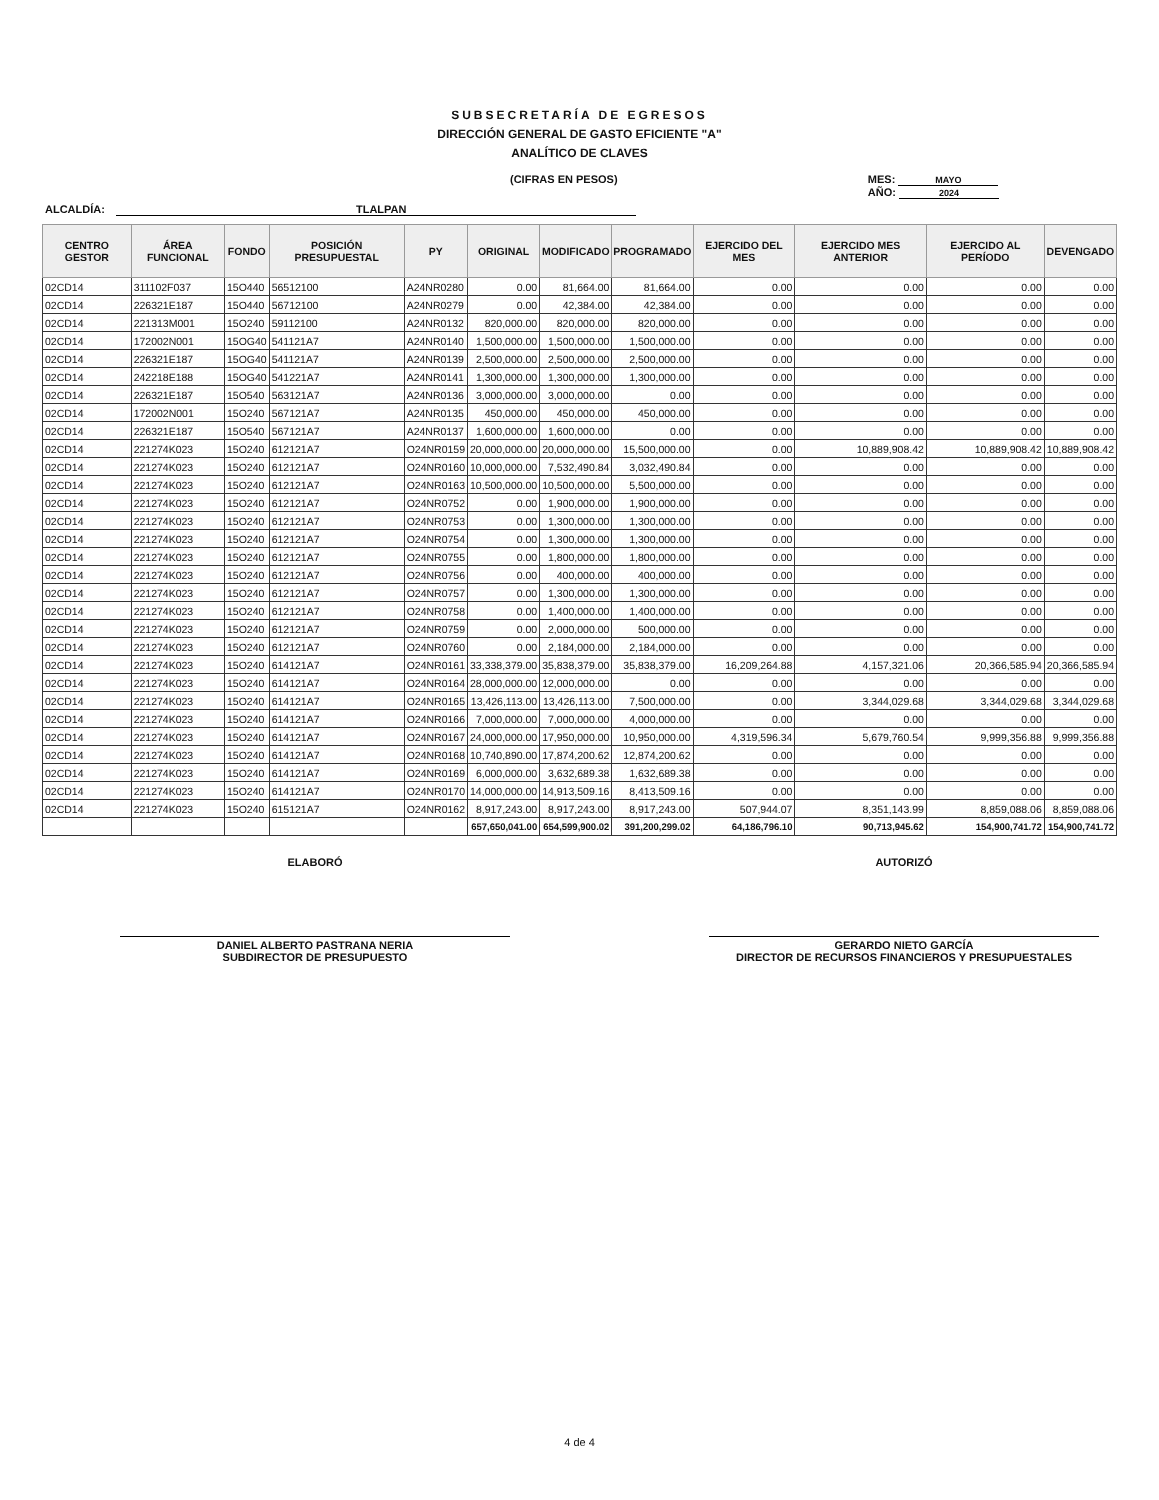SUBSECRETARÍA DE EGRESOS
DIRECCIÓN GENERAL DE GASTO EFICIENTE "A"
ANALÍTICO DE CLAVES
(CIFRAS EN PESOS) MES: MAYO
AÑO: 2024
ALCALDÍA: TLALPAN
| CENTRO GESTOR | ÁREA FUNCIONAL | FONDO | POSICIÓN PRESUPUESTAL | PY | ORIGINAL | MODIFICADO | PROGRAMADO | EJERCIDO DEL MES | EJERCIDO MES ANTERIOR | EJERCIDO AL PERÍODO | DEVENGADO |
| --- | --- | --- | --- | --- | --- | --- | --- | --- | --- | --- | --- |
| 02CD14 | 311102F037 | 15O440 | 56512100 | A24NR0280 | 0.00 | 81,664.00 | 81,664.00 | 0.00 | 0.00 | 0.00 | 0.00 |
| 02CD14 | 226321E187 | 15O440 | 56712100 | A24NR0279 | 0.00 | 42,384.00 | 42,384.00 | 0.00 | 0.00 | 0.00 | 0.00 |
| 02CD14 | 221313M001 | 15O240 | 59112100 | A24NR0132 | 820,000.00 | 820,000.00 | 820,000.00 | 0.00 | 0.00 | 0.00 | 0.00 |
| 02CD14 | 172002N001 | 15OG40 | 541121A7 | A24NR0140 | 1,500,000.00 | 1,500,000.00 | 1,500,000.00 | 0.00 | 0.00 | 0.00 | 0.00 |
| 02CD14 | 226321E187 | 15OG40 | 541121A7 | A24NR0139 | 2,500,000.00 | 2,500,000.00 | 2,500,000.00 | 0.00 | 0.00 | 0.00 | 0.00 |
| 02CD14 | 242218E188 | 15OG40 | 541221A7 | A24NR0141 | 1,300,000.00 | 1,300,000.00 | 1,300,000.00 | 0.00 | 0.00 | 0.00 | 0.00 |
| 02CD14 | 226321E187 | 15O540 | 563121A7 | A24NR0136 | 3,000,000.00 | 3,000,000.00 | 0.00 | 0.00 | 0.00 | 0.00 | 0.00 |
| 02CD14 | 172002N001 | 15O240 | 567121A7 | A24NR0135 | 450,000.00 | 450,000.00 | 450,000.00 | 0.00 | 0.00 | 0.00 | 0.00 |
| 02CD14 | 226321E187 | 15O540 | 567121A7 | A24NR0137 | 1,600,000.00 | 1,600,000.00 | 0.00 | 0.00 | 0.00 | 0.00 | 0.00 |
| 02CD14 | 221274K023 | 15O240 | 612121A7 | O24NR0159 | 20,000,000.00 | 20,000,000.00 | 15,500,000.00 | 0.00 | 10,889,908.42 | 10,889,908.42 | 10,889,908.42 |
| 02CD14 | 221274K023 | 15O240 | 612121A7 | O24NR0160 | 10,000,000.00 | 7,532,490.84 | 3,032,490.84 | 0.00 | 0.00 | 0.00 | 0.00 |
| 02CD14 | 221274K023 | 15O240 | 612121A7 | O24NR0163 | 10,500,000.00 | 10,500,000.00 | 5,500,000.00 | 0.00 | 0.00 | 0.00 | 0.00 |
| 02CD14 | 221274K023 | 15O240 | 612121A7 | O24NR0752 | 0.00 | 1,900,000.00 | 1,900,000.00 | 0.00 | 0.00 | 0.00 | 0.00 |
| 02CD14 | 221274K023 | 15O240 | 612121A7 | O24NR0753 | 0.00 | 1,300,000.00 | 1,300,000.00 | 0.00 | 0.00 | 0.00 | 0.00 |
| 02CD14 | 221274K023 | 15O240 | 612121A7 | O24NR0754 | 0.00 | 1,300,000.00 | 1,300,000.00 | 0.00 | 0.00 | 0.00 | 0.00 |
| 02CD14 | 221274K023 | 15O240 | 612121A7 | O24NR0755 | 0.00 | 1,800,000.00 | 1,800,000.00 | 0.00 | 0.00 | 0.00 | 0.00 |
| 02CD14 | 221274K023 | 15O240 | 612121A7 | O24NR0756 | 0.00 | 400,000.00 | 400,000.00 | 0.00 | 0.00 | 0.00 | 0.00 |
| 02CD14 | 221274K023 | 15O240 | 612121A7 | O24NR0757 | 0.00 | 1,300,000.00 | 1,300,000.00 | 0.00 | 0.00 | 0.00 | 0.00 |
| 02CD14 | 221274K023 | 15O240 | 612121A7 | O24NR0758 | 0.00 | 1,400,000.00 | 1,400,000.00 | 0.00 | 0.00 | 0.00 | 0.00 |
| 02CD14 | 221274K023 | 15O240 | 612121A7 | O24NR0759 | 0.00 | 2,000,000.00 | 500,000.00 | 0.00 | 0.00 | 0.00 | 0.00 |
| 02CD14 | 221274K023 | 15O240 | 612121A7 | O24NR0760 | 0.00 | 2,184,000.00 | 2,184,000.00 | 0.00 | 0.00 | 0.00 | 0.00 |
| 02CD14 | 221274K023 | 15O240 | 614121A7 | O24NR0161 | 33,338,379.00 | 35,838,379.00 | 35,838,379.00 | 16,209,264.88 | 4,157,321.06 | 20,366,585.94 | 20,366,585.94 |
| 02CD14 | 221274K023 | 15O240 | 614121A7 | O24NR0164 | 28,000,000.00 | 12,000,000.00 | 0.00 | 0.00 | 0.00 | 0.00 | 0.00 |
| 02CD14 | 221274K023 | 15O240 | 614121A7 | O24NR0165 | 13,426,113.00 | 13,426,113.00 | 7,500,000.00 | 0.00 | 3,344,029.68 | 3,344,029.68 | 3,344,029.68 |
| 02CD14 | 221274K023 | 15O240 | 614121A7 | O24NR0166 | 7,000,000.00 | 7,000,000.00 | 4,000,000.00 | 0.00 | 0.00 | 0.00 | 0.00 |
| 02CD14 | 221274K023 | 15O240 | 614121A7 | O24NR0167 | 24,000,000.00 | 17,950,000.00 | 10,950,000.00 | 4,319,596.34 | 5,679,760.54 | 9,999,356.88 | 9,999,356.88 |
| 02CD14 | 221274K023 | 15O240 | 614121A7 | O24NR0168 | 10,740,890.00 | 17,874,200.62 | 12,874,200.62 | 0.00 | 0.00 | 0.00 | 0.00 |
| 02CD14 | 221274K023 | 15O240 | 614121A7 | O24NR0169 | 6,000,000.00 | 3,632,689.38 | 1,632,689.38 | 0.00 | 0.00 | 0.00 | 0.00 |
| 02CD14 | 221274K023 | 15O240 | 614121A7 | O24NR0170 | 14,000,000.00 | 14,913,509.16 | 8,413,509.16 | 0.00 | 0.00 | 0.00 | 0.00 |
| 02CD14 | 221274K023 | 15O240 | 615121A7 | O24NR0162 | 8,917,243.00 | 8,917,243.00 | 8,917,243.00 | 507,944.07 | 8,351,143.99 | 8,859,088.06 | 8,859,088.06 |
| | | | | | 657,650,041.00 | 654,599,900.02 | 391,200,299.02 | 64,186,796.10 | 90,713,945.62 | 154,900,741.72 | 154,900,741.72 |
ELABORÓ
DANIEL ALBERTO PASTRANA NERIA
SUBDIRECTOR DE PRESUPUESTO
AUTORIZÓ
GERARDO NIETO GARCÍA
DIRECTOR DE RECURSOS FINANCIEROS Y PRESUPUESTALES
4 de 4